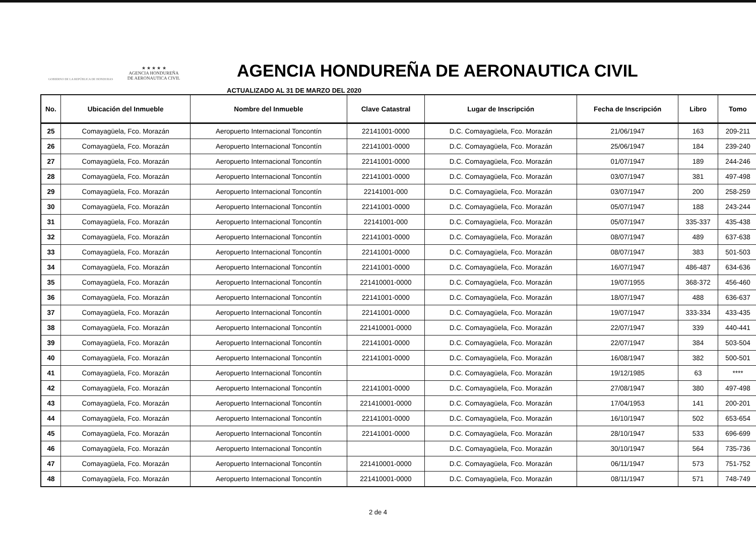GOBIERNO DE LA REPÚBLICA DE HONDURAS
★ ★ ★ ★ ★
AGENCIA HONDUREÑA
DE AERONAUTICA CIVIL
AGENCIA HONDUREÑA DE AERONAUTICA CIVIL
ACTUALIZADO AL 31 DE MARZO DEL 2020
| No. | Ubicación del Inmueble | Nombre del Inmueble | Clave Catastral | Lugar de Inscripción | Fecha de Inscripción | Libro | Tomo |
| --- | --- | --- | --- | --- | --- | --- | --- |
| 25 | Comayagüela, Fco. Morazán | Aeropuerto Internacional Toncontín | 22141001-0000 | D.C. Comayagüela, Fco. Morazán | 21/06/1947 | 163 | 209-211 |
| 26 | Comayagüela, Fco. Morazán | Aeropuerto Internacional Toncontín | 22141001-0000 | D.C. Comayagüela, Fco. Morazán | 25/06/1947 | 184 | 239-240 |
| 27 | Comayagüela, Fco. Morazán | Aeropuerto Internacional Toncontín | 22141001-0000 | D.C. Comayagüela, Fco. Morazán | 01/07/1947 | 189 | 244-246 |
| 28 | Comayagüela, Fco. Morazán | Aeropuerto Internacional Toncontín | 22141001-0000 | D.C. Comayagüela, Fco. Morazán | 03/07/1947 | 381 | 497-498 |
| 29 | Comayagüela, Fco. Morazán | Aeropuerto Internacional Toncontín | 22141001-000 | D.C. Comayagüela, Fco. Morazán | 03/07/1947 | 200 | 258-259 |
| 30 | Comayagüela, Fco. Morazán | Aeropuerto Internacional Toncontín | 22141001-0000 | D.C. Comayagüela, Fco. Morazán | 05/07/1947 | 188 | 243-244 |
| 31 | Comayagüela, Fco. Morazán | Aeropuerto Internacional Toncontín | 22141001-000 | D.C. Comayagüela, Fco. Morazán | 05/07/1947 | 335-337 | 435-438 |
| 32 | Comayagüela, Fco. Morazán | Aeropuerto Internacional Toncontín | 22141001-0000 | D.C. Comayagüela, Fco. Morazán | 08/07/1947 | 489 | 637-638 |
| 33 | Comayagüela, Fco. Morazán | Aeropuerto Internacional Toncontín | 22141001-0000 | D.C. Comayagüela, Fco. Morazán | 08/07/1947 | 383 | 501-503 |
| 34 | Comayagüela, Fco. Morazán | Aeropuerto Internacional Toncontín | 22141001-0000 | D.C. Comayagüela, Fco. Morazán | 16/07/1947 | 486-487 | 634-636 |
| 35 | Comayagüela, Fco. Morazán | Aeropuerto Internacional Toncontín | 221410001-0000 | D.C. Comayagüela, Fco. Morazán | 19/07/1955 | 368-372 | 456-460 |
| 36 | Comayagüela, Fco. Morazán | Aeropuerto Internacional Toncontín | 22141001-0000 | D.C. Comayagüela, Fco. Morazán | 18/07/1947 | 488 | 636-637 |
| 37 | Comayagüela, Fco. Morazán | Aeropuerto Internacional Toncontín | 22141001-0000 | D.C. Comayagüela, Fco. Morazán | 19/07/1947 | 333-334 | 433-435 |
| 38 | Comayagüela, Fco. Morazán | Aeropuerto Internacional Toncontín | 221410001-0000 | D.C. Comayagüela, Fco. Morazán | 22/07/1947 | 339 | 440-441 |
| 39 | Comayagüela, Fco. Morazán | Aeropuerto Internacional Toncontín | 22141001-0000 | D.C. Comayagüela, Fco. Morazán | 22/07/1947 | 384 | 503-504 |
| 40 | Comayagüela, Fco. Morazán | Aeropuerto Internacional Toncontín | 22141001-0000 | D.C. Comayagüela, Fco. Morazán | 16/08/1947 | 382 | 500-501 |
| 41 | Comayagüela, Fco. Morazán | Aeropuerto Internacional Toncontín | | D.C. Comayagüela, Fco. Morazán | 19/12/1985 | 63 | **** |
| 42 | Comayagüela, Fco. Morazán | Aeropuerto Internacional Toncontín | 22141001-0000 | D.C. Comayagüela, Fco. Morazán | 27/08/1947 | 380 | 497-498 |
| 43 | Comayagüela, Fco. Morazán | Aeropuerto Internacional Toncontín | 221410001-0000 | D.C. Comayagüela, Fco. Morazán | 17/04/1953 | 141 | 200-201 |
| 44 | Comayagüela, Fco. Morazán | Aeropuerto Internacional Toncontín | 22141001-0000 | D.C. Comayagüela, Fco. Morazán | 16/10/1947 | 502 | 653-654 |
| 45 | Comayagüela, Fco. Morazán | Aeropuerto Internacional Toncontín | 22141001-0000 | D.C. Comayagüela, Fco. Morazán | 28/10/1947 | 533 | 696-699 |
| 46 | Comayagüela, Fco. Morazán | Aeropuerto Internacional Toncontín | | D.C. Comayagüela, Fco. Morazán | 30/10/1947 | 564 | 735-736 |
| 47 | Comayagüela, Fco. Morazán | Aeropuerto Internacional Toncontín | 221410001-0000 | D.C. Comayagüela, Fco. Morazán | 06/11/1947 | 573 | 751-752 |
| 48 | Comayagüela, Fco. Morazán | Aeropuerto Internacional Toncontín | 221410001-0000 | D.C. Comayagüela, Fco. Morazán | 08/11/1947 | 571 | 748-749 |
2 de 4